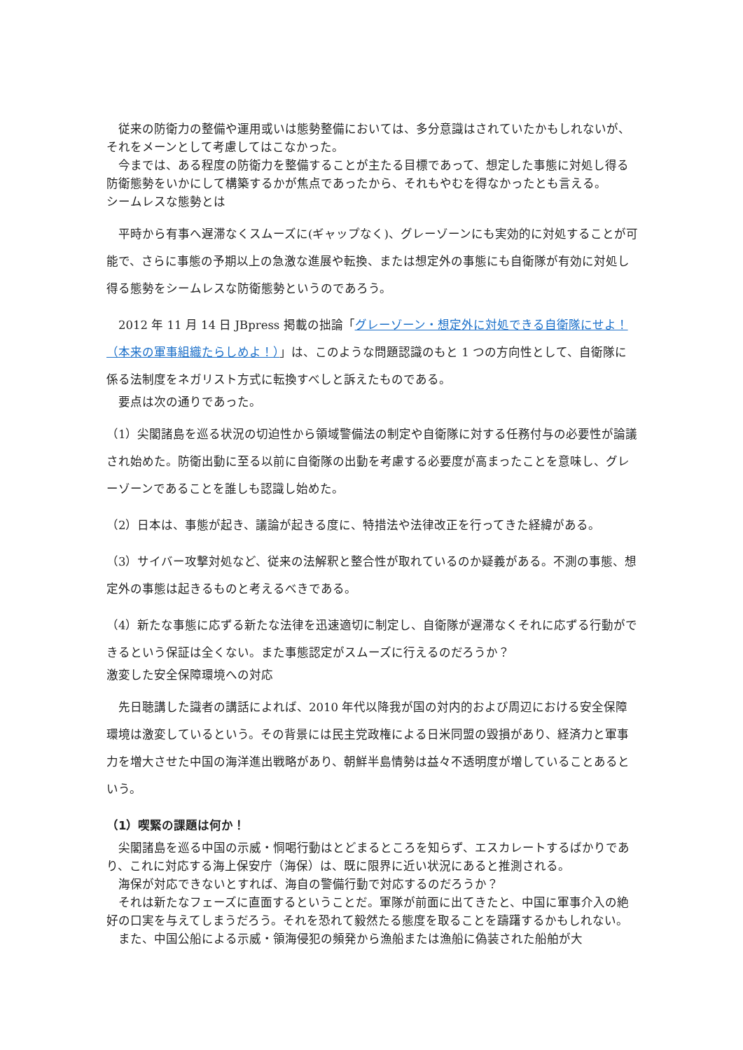従来の防衛力の整備や運用或いは態勢整備においては、多分意識はされていたかもしれないが、それをメーンとして考慮してはこなかった。
　今までは、ある程度の防衛力を整備することが主たる目標であって、想定した事態に対処し得る防衛態勢をいかにして構築するかが焦点であったから、それもやむを得なかったとも言える。
シームレスな態勢とは
　平時から有事へ遅滞なくスムーズに(ギャップなく)、グレーゾーンにも実効的に対処することが可能で、さらに事態の予期以上の急激な進展や転換、または想定外の事態にも自衛隊が有効に対処し得る態勢をシームレスな防衛態勢というのであろう。
　2012 年 11 月 14 日 JBpress 掲載の拙論「グレーゾーン・想定外に対処できる自衛隊にせよ！（本来の軍事組織たらしめよ！）」は、このような問題認識のもと 1 つの方向性として、自衛隊に係る法制度をネガリスト方式に転換すべしと訴えたものである。
　要点は次の通りであった。
（1）尖閣諸島を巡る状況の切迫性から領域警備法の制定や自衛隊に対する任務付与の必要性が論議され始めた。防衛出動に至る以前に自衛隊の出動を考慮する必要度が高まったことを意味し、グレーゾーンであることを誰しも認識し始めた。
（2）日本は、事態が起き、議論が起きる度に、特措法や法律改正を行ってきた経緯がある。
（3）サイバー攻撃対処など、従来の法解釈と整合性が取れているのか疑義がある。不測の事態、想定外の事態は起きるものと考えるべきである。
（4）新たな事態に応ずる新たな法律を迅速適切に制定し、自衛隊が遅滞なくそれに応ずる行動ができるという保証は全くない。また事態認定がスムーズに行えるのだろうか？
激変した安全保障環境への対応
　先日聴講した識者の講話によれば、2010 年代以降我が国の対内的および周辺における安全保障環境は激変しているという。その背景には民主党政権による日米同盟の毀損があり、経済力と軍事力を増大させた中国の海洋進出戦略があり、朝鮮半島情勢は益々不透明度が増していることあるという。
（1）喫緊の課題は何か！
　尖閣諸島を巡る中国の示威・恫喝行動はとどまるところを知らず、エスカレートするばかりであり、これに対応する海上保安庁（海保）は、既に限界に近い状況にあると推測される。
　海保が対応できないとすれば、海自の警備行動で対応するのだろうか？
　それは新たなフェーズに直面するということだ。軍隊が前面に出てきたと、中国に軍事介入の絶好の口実を与えてしまうだろう。それを恐れて毅然たる態度を取ることを躊躇するかもしれない。
　また、中国公船による示威・領海侵犯の頻発から漁船または漁船に偽装された船舶が大